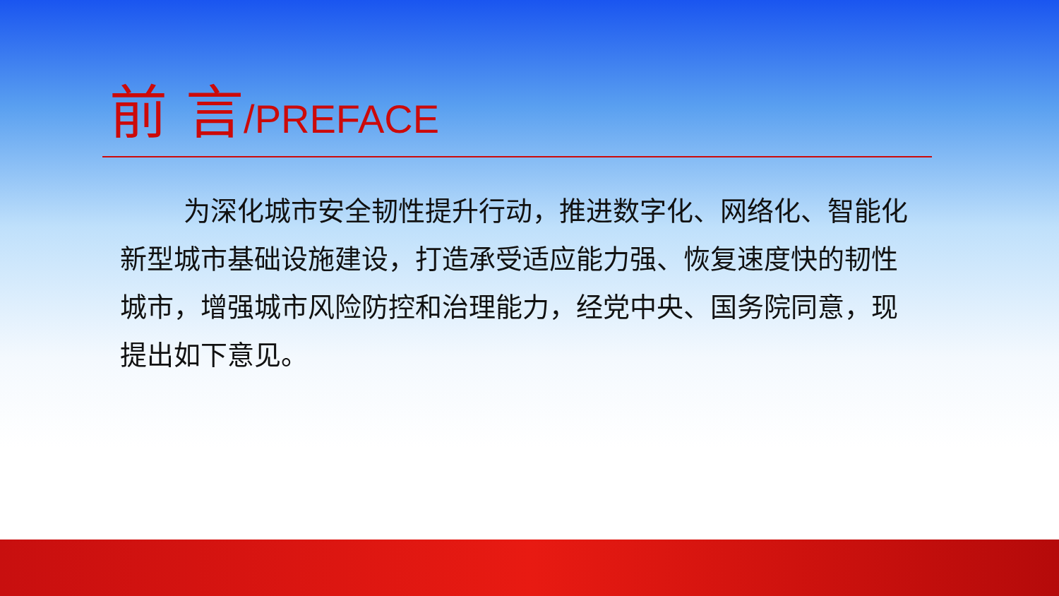前 言/PREFACE
为深化城市安全韧性提升行动，推进数字化、网络化、智能化新型城市基础设施建设，打造承受适应能力强、恢复速度快的韧性城市，增强城市风险防控和治理能力，经党中央、国务院同意，现提出如下意见。